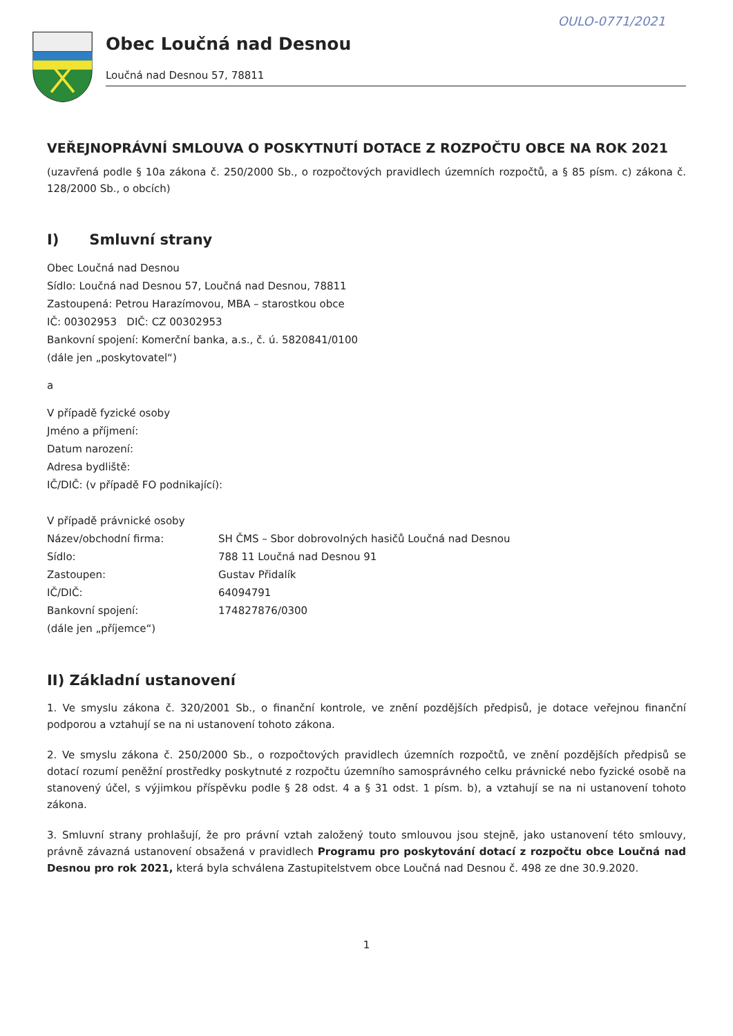OULO-0771/2021
Obec Loučná nad Desnou
Loučná nad Desnou 57, 78811
VEŘEJNOPRÁVNÍ SMLOUVA O POSKYTNUTÍ DOTACE Z ROZPOČTU OBCE NA ROK 2021
(uzavřená podle § 10a zákona č. 250/2000 Sb., o rozpočtových pravidlech územních rozpočtů, a § 85 písm. c) zákona č. 128/2000 Sb., o obcích)
I) Smluvní strany
Obec Loučná nad Desnou
Sídlo: Loučná nad Desnou 57, Loučná nad Desnou, 78811
Zastoupená: Petrou Harazímovou, MBA – starostkou obce
IČ: 00302953 DIČ: CZ 00302953
Bankovní spojení: Komerční banka, a.s., č. ú. 5820841/0100
(dále jen „poskytovatel“)
a
V případě fyzické osoby
Jméno a příjmení:
Datum narození:
Adresa bydliště:
IČ/DIČ: (v případě FO podnikající):
V případě právnické osoby
Název/obchodní firma: SH ČMS – Sbor dobrovolných hasičů Loučná nad Desnou
Sídlo: 788 11 Loučná nad Desnou 91
Zastoupen: Gustav Přidalík
IČ/DIČ: 64094791
Bankovní spojení: 174827876/0300
(dále jen „příjemce“)
II) Základní ustanovení
1. Ve smyslu zákona č. 320/2001 Sb., o finanční kontrole, ve znění pozdějších předpisů, je dotace veřejnou finanční podporou a vztahují se na ni ustanovení tohoto zákona.
2. Ve smyslu zákona č. 250/2000 Sb., o rozpočtových pravidlech územních rozpočtů, ve znění pozdějších předpisů se dotací rozumí peněžní prostředky poskytnuté z rozpočtu územního samosprávného celku právnické nebo fyzické osobě na stanovený účel, s výjimkou příspěvku podle § 28 odst. 4 a § 31 odst. 1 písm. b), a vztahují se na ni ustanovení tohoto zákona.
3. Smluvní strany prohlašují, že pro právní vztah založený touto smlouvou jsou stejně, jako ustanovení této smlouvy, právně závazná ustanovení obsažená v pravidlech Programu pro poskytování dotací z rozpočtu obce Loučná nad Desnou pro rok 2021, která byla schválena Zastupitelstvem obce Loučná nad Desnou č. 498 ze dne 30.9.2020.
1